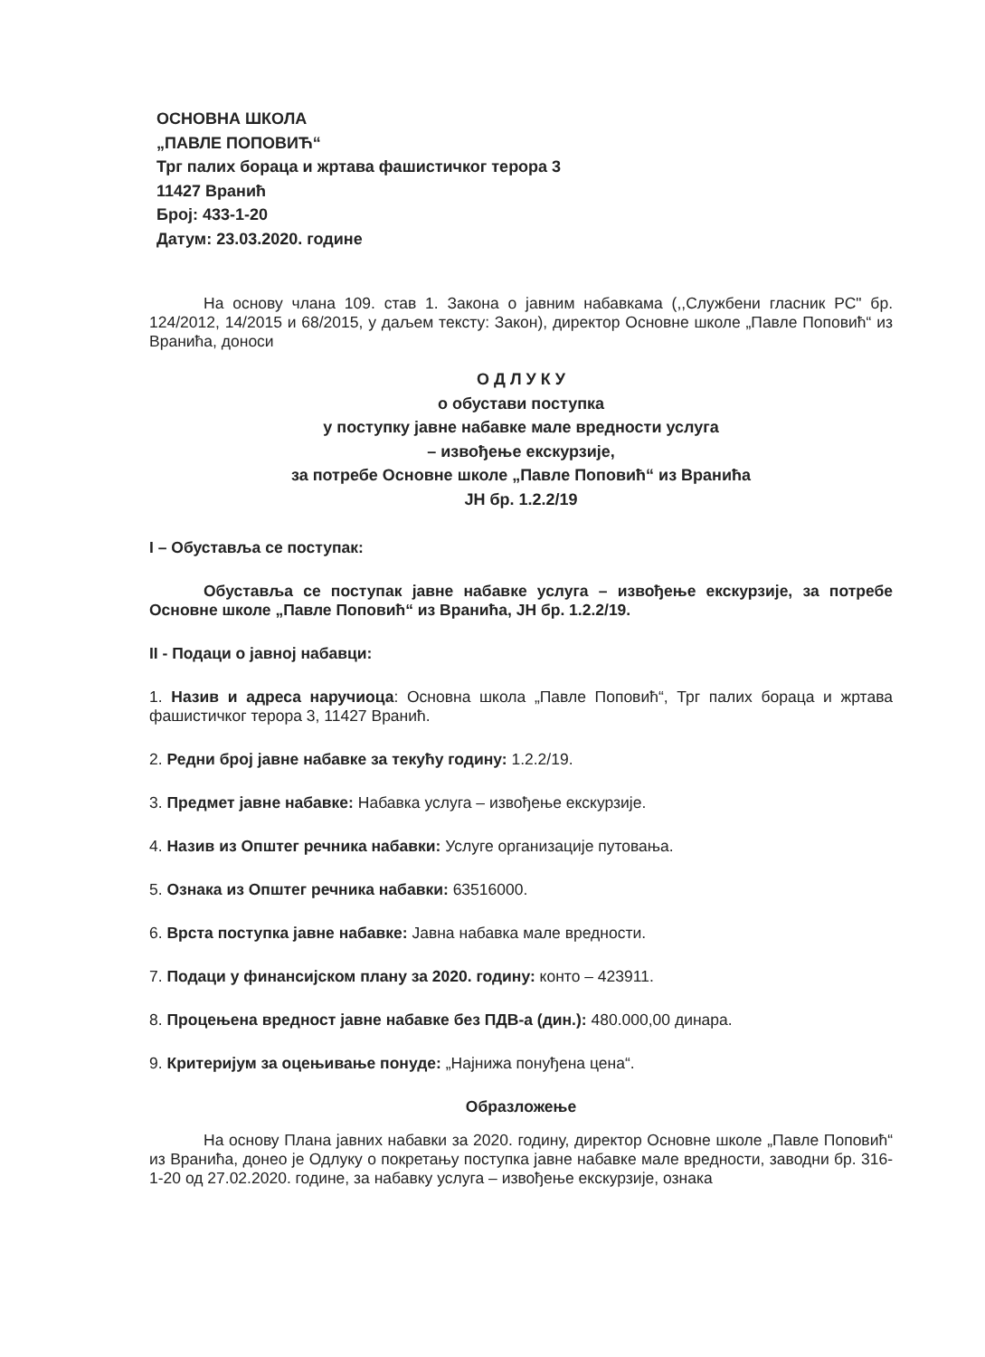ОСНОВНА ШКОЛА
„ПАВЛЕ ПОПОВИЋ“
Трг палих бораца и жртава фашистичког терора 3
11427 Вранић
Број: 433-1-20
Датум: 23.03.2020. године
На основу члана 109. став 1. Закона о јавним набавкама (,,Службени гласник РС" бр. 124/2012, 14/2015 и 68/2015, у даљем тексту: Закон), директор Основне школе „Павле Поповић“ из Вранића, доноси
О Д Л У К У
о обустави поступка
у поступку јавне набавке мале вредности услуга
– извођење екскурзије,
за потребе Основне школе „Павле Поповић“ из Вранића
ЈН бр. 1.2.2/19
I – Обуставља се поступак:
Обуставља се поступак јавне набавке услуга – извођење екскурзије, за потребе Основне школе „Павле Поповић“ из Вранића, ЈН бр. 1.2.2/19.
II - Подаци о јавној набавци:
1. Назив и адреса наручиоца: Основна школа „Павле Поповић“, Трг палих бораца и жртава фашистичког терора 3, 11427 Вранић.
2. Редни број јавне набавке за текућу годину: 1.2.2/19.
3. Предмет јавне набавке: Набавка услуга – извођење екскурзије.
4. Назив из Општег речника набавки: Услуге организације путовања.
5. Ознака из Општег речника набавки: 63516000.
6. Врста поступка јавне набавке: Јавна набавка мале вредности.
7. Подаци у финансијском плану за 2020. годину: конто – 423911.
8. Процењена вредност јавне набавке без ПДВ-а (дин.): 480.000,00 динара.
9. Критеријум за оцењивање понуде: „Најнижа понуђена цена“.
Образложење
На основу Плана јавних набавки за 2020. годину, директор Основне школе „Павле Поповић“ из Вранића, донео је Одлуку о покретању поступка јавне набавке мале вредности, заводни бр. 316-1-20 од 27.02.2020. године, за набавку услуга – извођење екскурзије, ознака